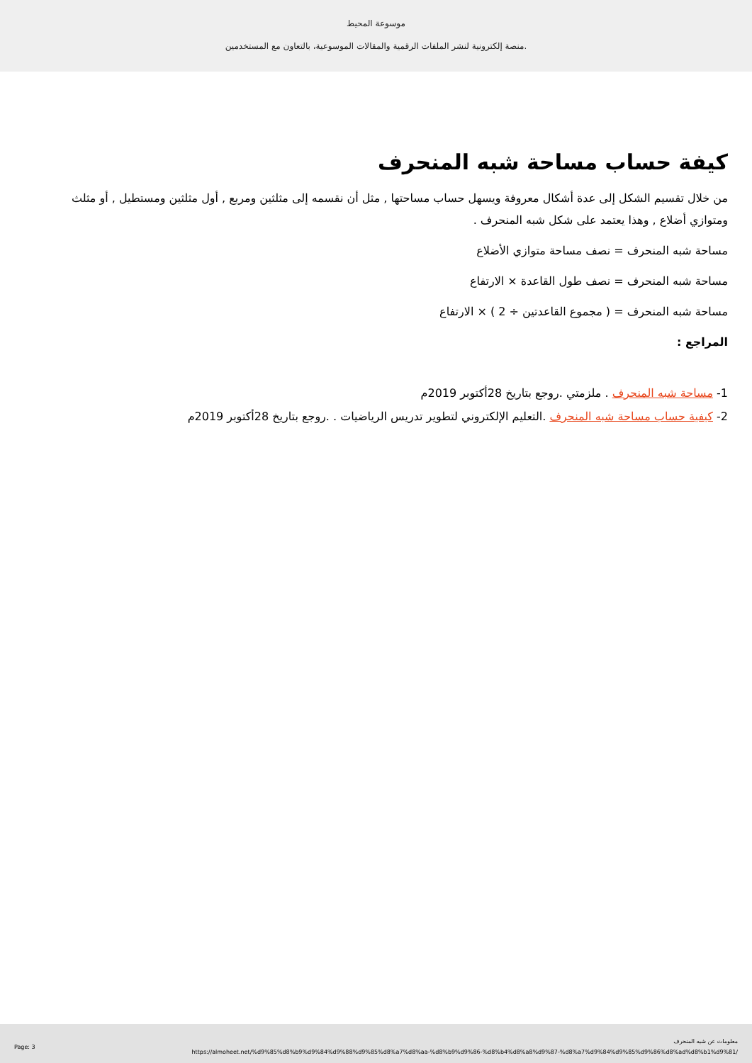موسوعة المحيط
منصة إلكترونية لنشر الملفات الرقمية والمقالات الموسوعية، بالتعاون مع المستخدمين.
كيفة حساب مساحة شبه المنحرف
من خلال تقسيم الشكل إلى عدة أشكال معروفة ويسهل حساب مساحتها , مثل أن نقسمه إلى مثلثين ومربع , أول مثلثين ومستطيل , أو مثلث ومتوازي أضلاع , وهذا يعتمد على شكل شبه المنحرف .
مساحة شبه المنحرف = نصف مساحة متوازي الأضلاع
مساحة شبه المنحرف = نصف طول القاعدة × الارتفاع
مساحة شبه المنحرف = ( مجموع القاعدتين ÷ 2 ) × الارتفاع
المراجع :
1- مساحة شبه المنحرف . ملزمتي .روجع بتاريخ 28أكتوبر 2019م
2- كيفية حساب مساحة شبه المنحرف .التعليم الإلكتروني لتطوير تدريس الرياضيات . .روجع بتاريخ 28أكتوبر 2019م
معلومات عن شبه المنحرف
https://almoheet.net/%d9%85%d8%b9%d9%84%d9%88%d9%85%d8%a7%d8%aa-%d8%b9%d9%86-%d8%b4%d8%a8%d9%87-%d8%a7%d9%84%d9%85%d9%86%d8%ad%d8%b1%d9%81/
Page: 3